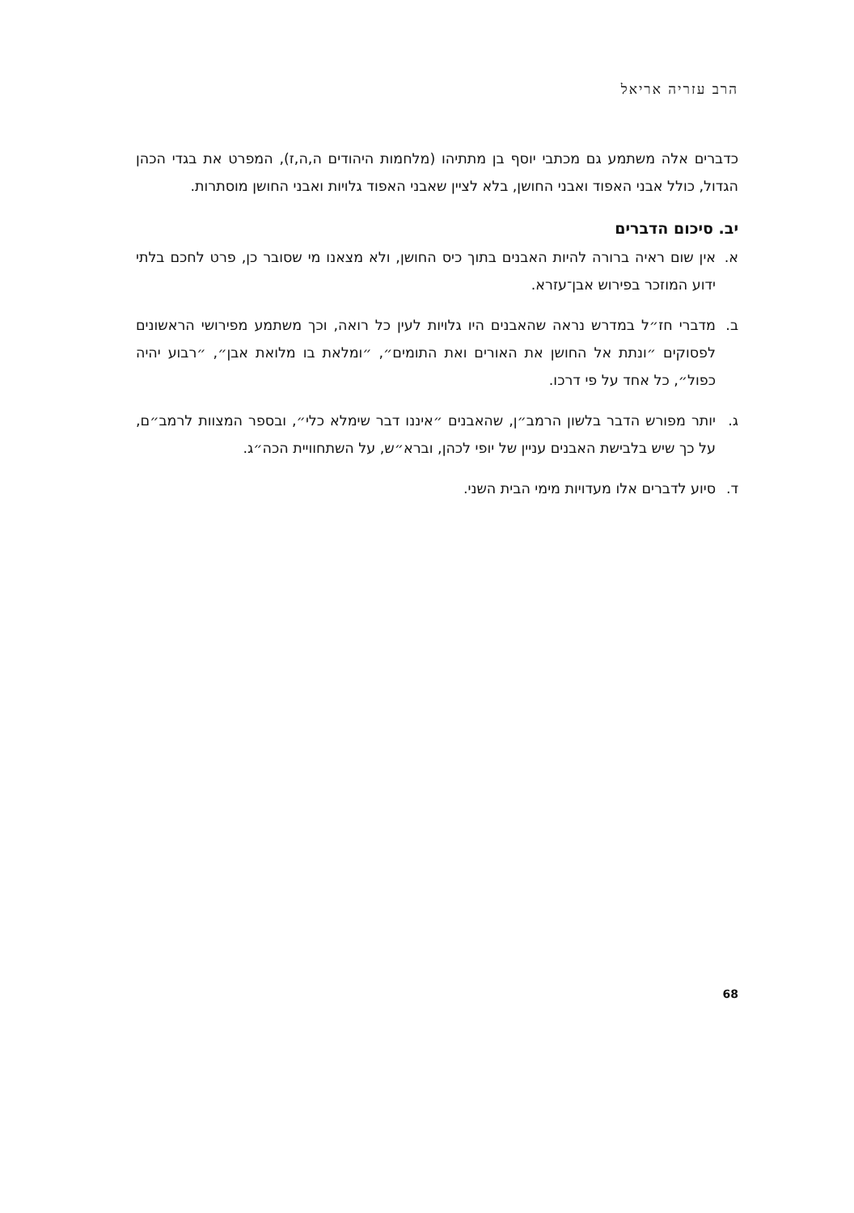הרב עזריה אריאל
כדברים אלה משתמע גם מכתבי יוסף בן מתתיהו (מלחמות היהודים ה,ה,ז), המפרט את בגדי הכהן הגדול, כולל אבני האפוד ואבני החושן, בלא לציין שאבני האפוד גלויות ואבני החושן מוסתרות.
יב. סיכום הדברים
א. אין שום ראיה ברורה להיות האבנים בתוך כיס החושן, ולא מצאנו מי שסובר כן, פרט לחכם בלתי ידוע המוזכר בפירוש אבן־עזרא.
ב. מדברי חז״ל במדרש נראה שהאבנים היו גלויות לעין כל רואה, וכך משתמע מפירושי הראשונים לפסוקים ״ונתת אל החושן את האורים ואת התומים״, ״ומלאת בו מלואת אבן״, ״רבוע יהיה כפול״, כל אחד על פי דרכו.
ג. יותר מפורש הדבר בלשון הרמב״ן, שהאבנים ״איננו דבר שימלא כלי״, ובספר המצוות לרמב״ם, על כך שיש בלבישת האבנים עניין של יופי לכהן, וברא״ש, על השתחוויית הכה״ג.
ד. סיוע לדברים אלו מעדויות מימי הבית השני.
68